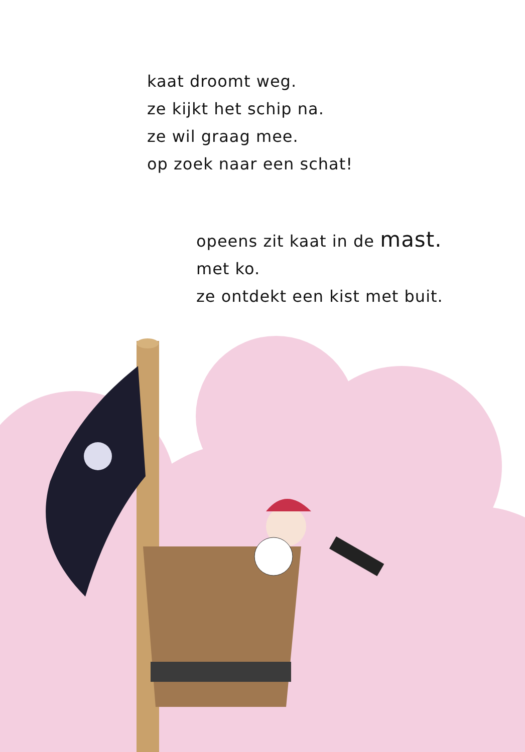kaat droomt weg.
ze kijkt het schip na.
ze wil graag mee.
op zoek naar een schat!
opeens zit kaat in de mast.
met ko.
ze ontdekt een kist met buit.